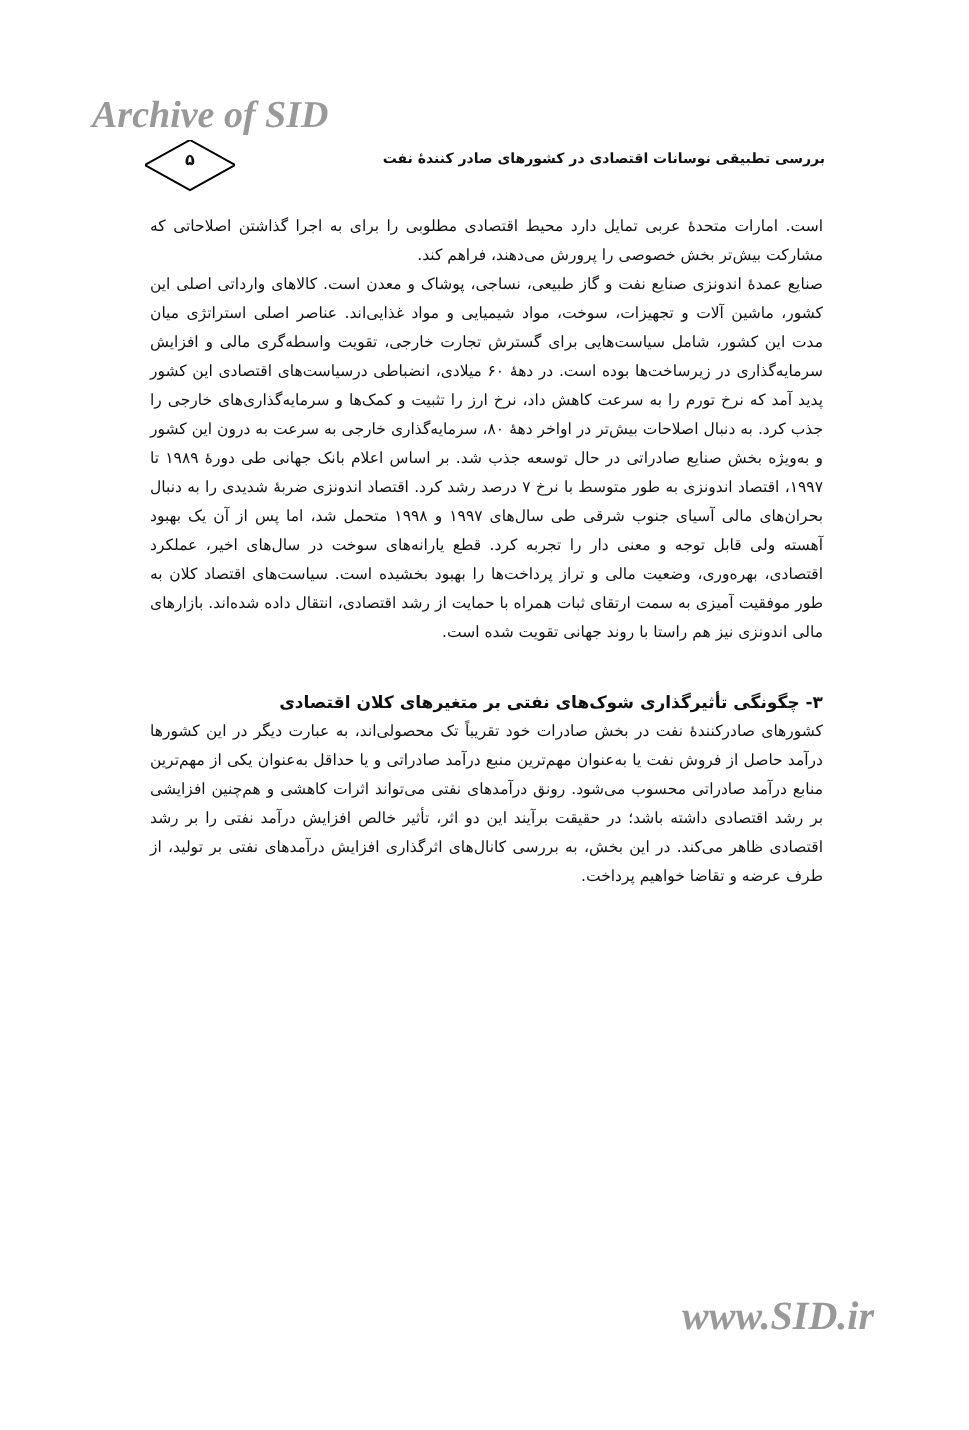Archive of SID
بررسی تطبیقی نوسانات اقتصادی در کشورهای صادر کنندهٔ نفت
۵
است. امارات متحدهٔ عربی تمایل دارد محیط اقتصادی مطلوبی را برای به اجرا گذاشتن اصلاحاتی که مشارکت بیش‌تر بخش خصوصی را پرورش می‌دهند، فراهم کند.
صنایع عمدهٔ اندونزی صنایع نفت و گاز طبیعی، نساجی، پوشاک و معدن است. کالاهای وارداتی اصلی این کشور، ماشین آلات و تجهیزات، سوخت، مواد شیمیایی و مواد غذایی‌اند. عناصر اصلی استراتژی میان مدت این کشور، شامل سیاست‌هایی برای گسترش تجارت خارجی، تقویت واسطه‌گری مالی و افزایش سرمایه‌گذاری در زیرساخت‌ها بوده است. در دههٔ ۶۰ میلادی، انضباطی درسیاست‌های اقتصادی این کشور پدید آمد که نرخ تورم را به سرعت کاهش داد، نرخ ارز را تثبیت و کمک‌ها و سرمایه‌گذاری‌های خارجی را جذب کرد. به دنبال اصلاحات بیش‌تر در اواخر دههٔ ۸۰، سرمایه‌گذاری خارجی به سرعت به درون این کشور و به‌ویژه بخش صنایع صادراتی در حال توسعه جذب شد. بر اساس اعلام بانک جهانی طی دورهٔ ۱۹۸۹ تا ۱۹۹۷، اقتصاد اندونزی به طور متوسط با نرخ ۷ درصد رشد کرد. اقتصاد اندونزی ضربهٔ شدیدی را به دنبال بحران‌های مالی آسیای جنوب شرقی طی سال‌های ۱۹۹۷ و ۱۹۹۸ متحمل شد، اما پس از آن یک بهبود آهسته ولی قابل توجه و معنی دار را تجربه کرد. قطع یارانه‌های سوخت در سال‌های اخیر، عملکرد اقتصادی، بهره‌وری، وضعیت مالی و تراز پرداخت‌ها را بهبود بخشیده است. سیاست‌های اقتصاد کلان به طور موفقیت آمیزی به سمت ارتقای ثبات همراه با حمایت از رشد اقتصادی، انتقال داده شده‌اند. بازارهای مالی اندونزی نیز هم راستا با روند جهانی تقویت شده است.
۳- چگونگی تأثیرگذاری شوک‌های نفتی بر متغیرهای کلان اقتصادی
کشورهای صادرکنندهٔ نفت در بخش صادرات خود تقریباً تک محصولی‌اند، به عبارت دیگر در این کشورها درآمد حاصل از فروش نفت یا به‌عنوان مهم‌ترین منبع درآمد صادراتی و یا حداقل به‌عنوان یکی از مهم‌ترین منابع درآمد صادراتی محسوب می‌شود. رونق درآمدهای نفتی می‌تواند اثرات کاهشی و هم‌چنین افزایشی بر رشد اقتصادی داشته باشد؛ در حقیقت برآیند این دو اثر، تأثیر خالص افزایش درآمد نفتی را بر رشد اقتصادی ظاهر می‌کند. در این بخش، به بررسی کانال‌های اثرگذاری افزایش درآمدهای نفتی بر تولید، از طرف عرضه و تقاضا خواهیم پرداخت.
www.SID.ir